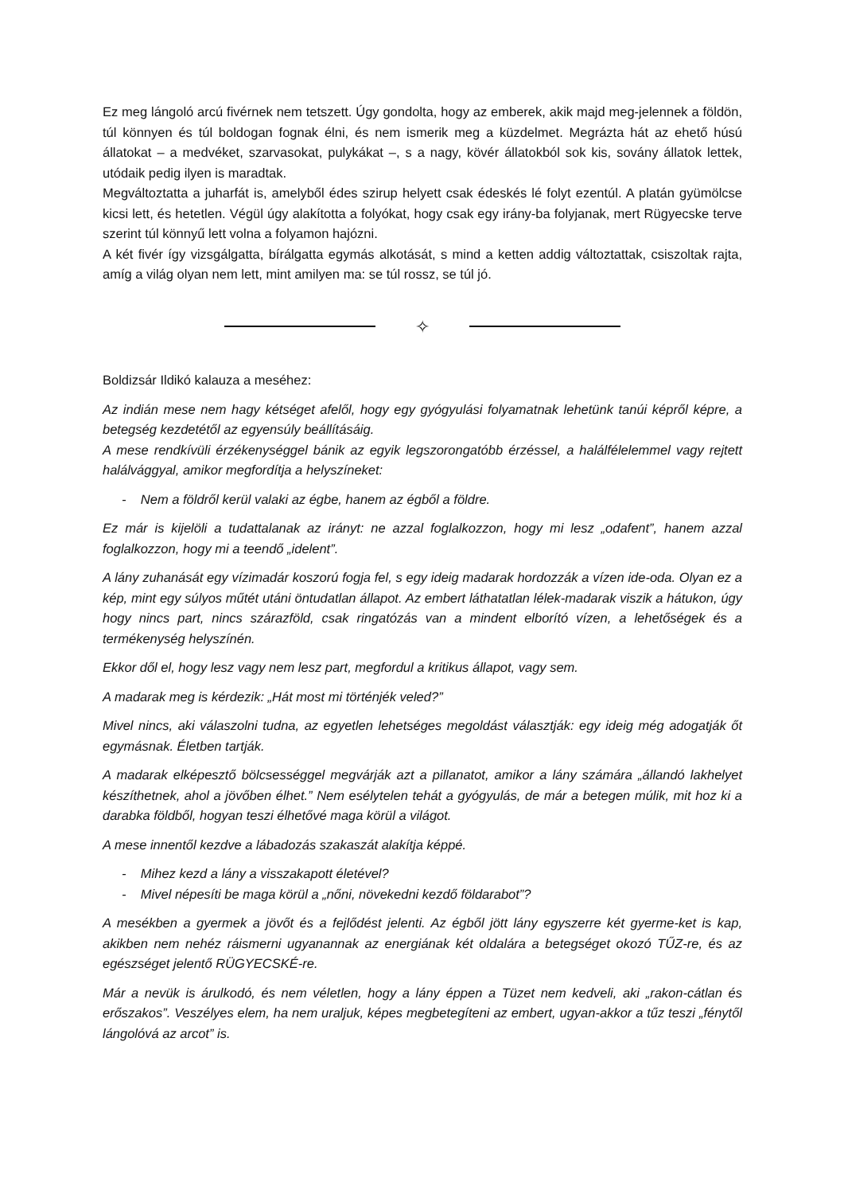Ez meg lángoló arcú fivérnek nem tetszett. Úgy gondolta, hogy az emberek, akik majd meg-jelennek a földön, túl könnyen és túl boldogan fognak élni, és nem ismerik meg a küzdelmet. Megrázta hát az ehető húsú állatokat – a medvéket, szarvasokat, pulykákat –, s a nagy, kövér állatokból sok kis, sovány állatok lettek, utódaik pedig ilyen is maradtak.
Megváltoztatta a juharfát is, amelyből édes szirup helyett csak édeskés lé folyt ezentúl. A platán gyümölcse kicsi lett, és hetetlen. Végül úgy alakította a folyókat, hogy csak egy irány-ba folyjanak, mert Rügyecske terve szerint túl könnyű lett volna a folyamon hajózni.
A két fivér így vizsgálgatta, bírálgatta egymás alkotását, s mind a ketten addig változtattak, csiszoltak rajta, amíg a világ olyan nem lett, mint amilyen ma: se túl rossz, se túl jó.
✧
Boldizsár Ildikó kalauza a meséhez:
Az indián mese nem hagy kétséget afelől, hogy egy gyógyulási folyamatnak lehetünk tanúi képről képre, a betegség kezdetétől az egyensúly beállításáig.
A mese rendkívüli érzékenységgel bánik az egyik legszorongatóbb érzéssel, a halálfélelemmel vagy rejtett halálvággyal, amikor megfordítja a helyszíneket:
- Nem a földről kerül valaki az égbe, hanem az égből a földre.
Ez már is kijelöli a tudattalanak az irányt: ne azzal foglalkozzon, hogy mi lesz „odafent”, hanem azzal foglalkozzon, hogy mi a teendő „idelent”.
A lány zuhanását egy vízimadár koszorú fogja fel, s egy ideig madarak hordozzák a vízen ide-oda. Olyan ez a kép, mint egy súlyos műtét utáni öntudatlan állapot. Az embert láthatatlan lélek-madarak viszik a hátukon, úgy hogy nincs part, nincs szárazföld, csak ringatózás van a mindent elborító vízen, a lehetőségek és a termékenység helyszínén.
Ekkor dől el, hogy lesz vagy nem lesz part, megfordul a kritikus állapot, vagy sem.
A madarak meg is kérdezik: „Hát most mi történjék veled?”
Mivel nincs, aki válaszolni tudna, az egyetlen lehetséges megoldást választják: egy ideig még adogatják őt egymásnak. Életben tartják.
A madarak elképesztő bölcsességgel megvárják azt a pillanatot, amikor a lány számára „állandó lakhelyet készíthetnek, ahol a jövőben élhet.” Nem esélytelen tehát a gyógyulás, de már a betegen múlik, mit hoz ki a darabka földből, hogyan teszi élhetővé maga körül a világot.
A mese innentől kezdve a lábadozás szakaszát alakítja képpé.
- Mihez kezd a lány a visszakapott életével?
- Mivel népesíti be maga körül a „nőni, növekedni kezdő földarabot”?
A mesékben a gyermek a jövőt és a fejlődést jelenti. Az égből jött lány egyszerre két gyerme-ket is kap, akikben nem nehéz ráismerni ugyanannak az energiának két oldalára a betegséget okozó TŰZ-re, és az egészséget jelentő RÜGYECSKÉ-re.
Már a nevük is árulkodó, és nem véletlen, hogy a lány éppen a Tüzet nem kedveli, aki „rakon-cátlan és erőszakos”. Veszélyes elem, ha nem uraljuk, képes megbetegíteni az embert, ugyan-akkor a tűz teszi „fénytől lángolóvá az arcot” is.